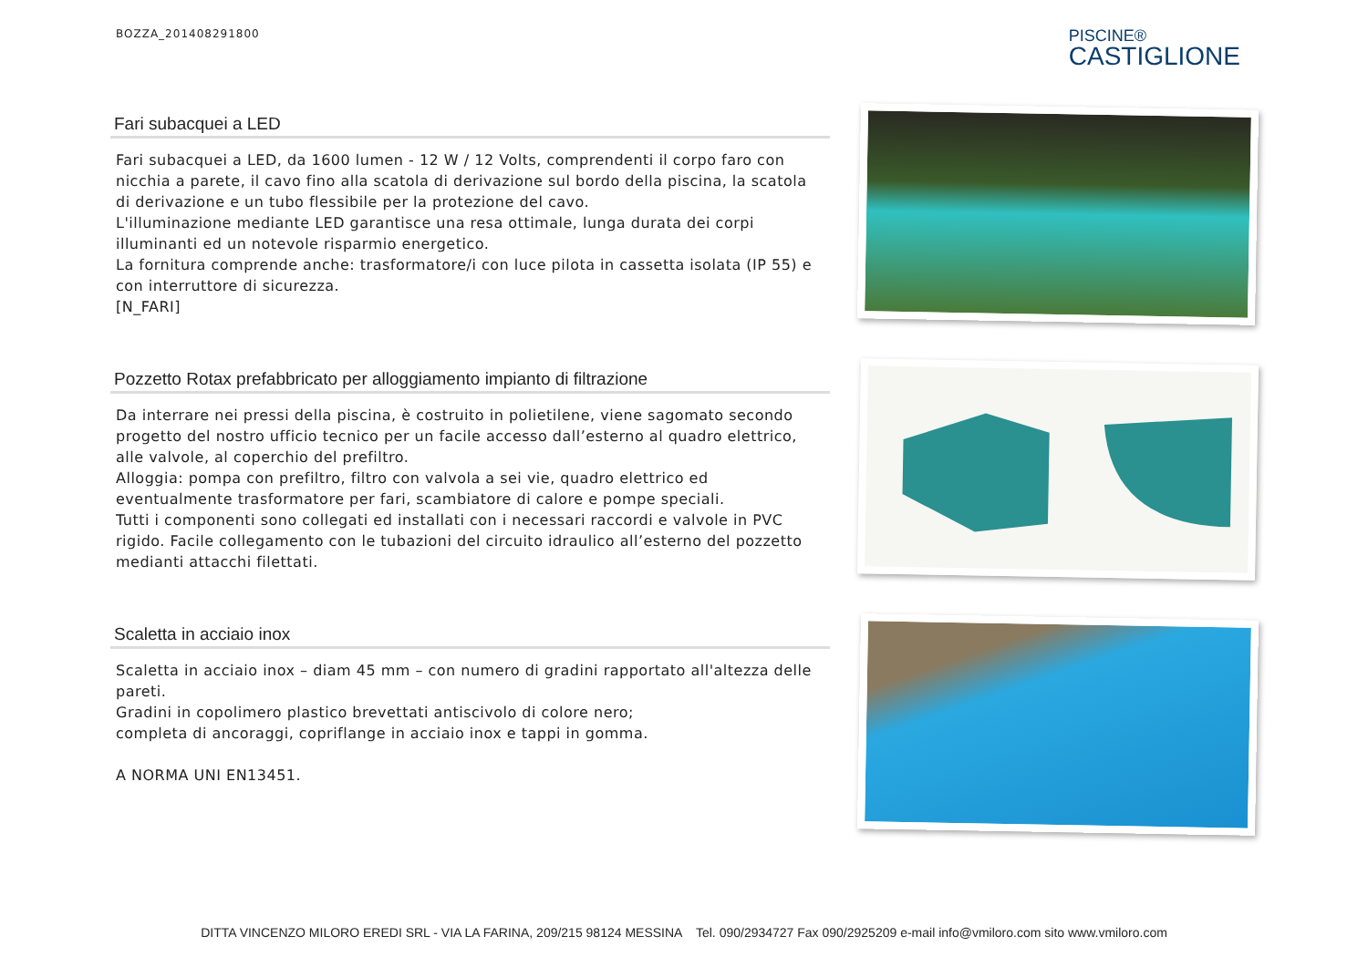BOZZA_201408291800
PISCINE®
CASTIGLIONE
Fari subacquei a LED
Fari subacquei a LED, da 1600 lumen - 12 W / 12 Volts, comprendenti il corpo faro con nicchia a parete, il cavo fino alla scatola di derivazione sul bordo della piscina, la scatola di derivazione e un tubo flessibile per la protezione del cavo.
L'illuminazione mediante LED garantisce una resa ottimale, lunga durata dei corpi illuminanti ed un notevole risparmio energetico.
La fornitura comprende anche: trasformatore/i con luce pilota in cassetta isolata (IP 55) e con interruttore di sicurezza.
[N_FARI]
Pozzetto Rotax prefabbricato per alloggiamento impianto di filtrazione
Da interrare nei pressi della piscina, è costruito in polietilene, viene sagomato secondo progetto del nostro ufficio tecnico per un facile accesso dall’esterno al quadro elettrico, alle valvole, al coperchio del prefiltro.
Alloggia: pompa con prefiltro, filtro con valvola a sei vie, quadro elettrico ed eventualmente trasformatore per fari, scambiatore di calore e pompe speciali.
Tutti i componenti sono collegati ed installati con i necessari raccordi e valvole in PVC rigido. Facile collegamento con le tubazioni del circuito idraulico all’esterno del pozzetto medianti attacchi filettati.
Scaletta in acciaio inox
Scaletta in acciaio inox – diam 45 mm – con numero di gradini rapportato all'altezza delle pareti.
Gradini in copolimero plastico brevettati antiscivolo di colore nero;
completa di ancoraggi, copriflange in acciaio inox e tappi in gomma.
A NORMA UNI EN13451.
DITTA VINCENZO MILORO EREDI SRL - VIA LA FARINA, 209/215 98124 MESSINA Tel. 090/2934727 Fax 090/2925209 e-mail info@vmiloro.com sito www.vmiloro.com